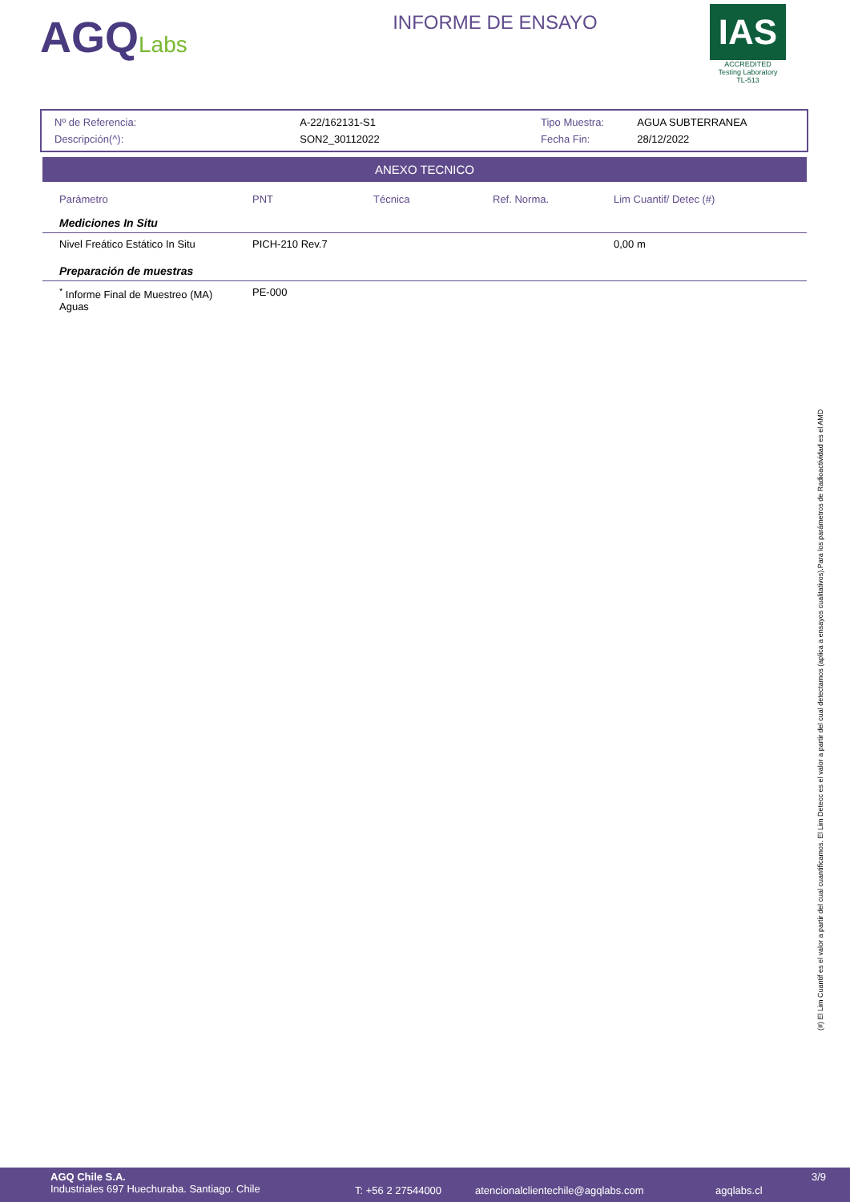AGQLabs
INFORME DE ENSAYO
IAS
ACCREDITED
Testing Laboratory
TL-513
| Nº de Referencia: | A-22/162131-S1 |
| Descripción(^): | SON2_30112022 |
| Tipo Muestra: | AGUA SUBTERRANEA |
| Fecha Fin: | 28/12/2022 |
ANEXO TECNICO
| Parámetro | PNT | Técnica | Ref. Norma. | Lim Cuantif/ Detec (#) |
| --- | --- | --- | --- | --- |
| Mediciones In Situ | | | | |
| Nivel Freático Estático In Situ | PICH-210 Rev.7 | | | 0,00 m |
| Preparación de muestras | | | | |
| <sup>*</sup> Informe Final de Muestreo (MA) Aguas | PE-000 | | | |
(#) El Lim Cuantif es el valor a partir del cual cuantificamos. El Lim Detecc es el valor a partir del cual detectamos (aplica a ensayos cualitativos).Para los parámetros de Radioactividad es el AMD
AGQ Chile S.A.
Industriales 697 Huechuraba. Santiago. Chile
T: +56 2 27544000 atencionalclientechile@agqlabs.com agqlabs.cl
3/9